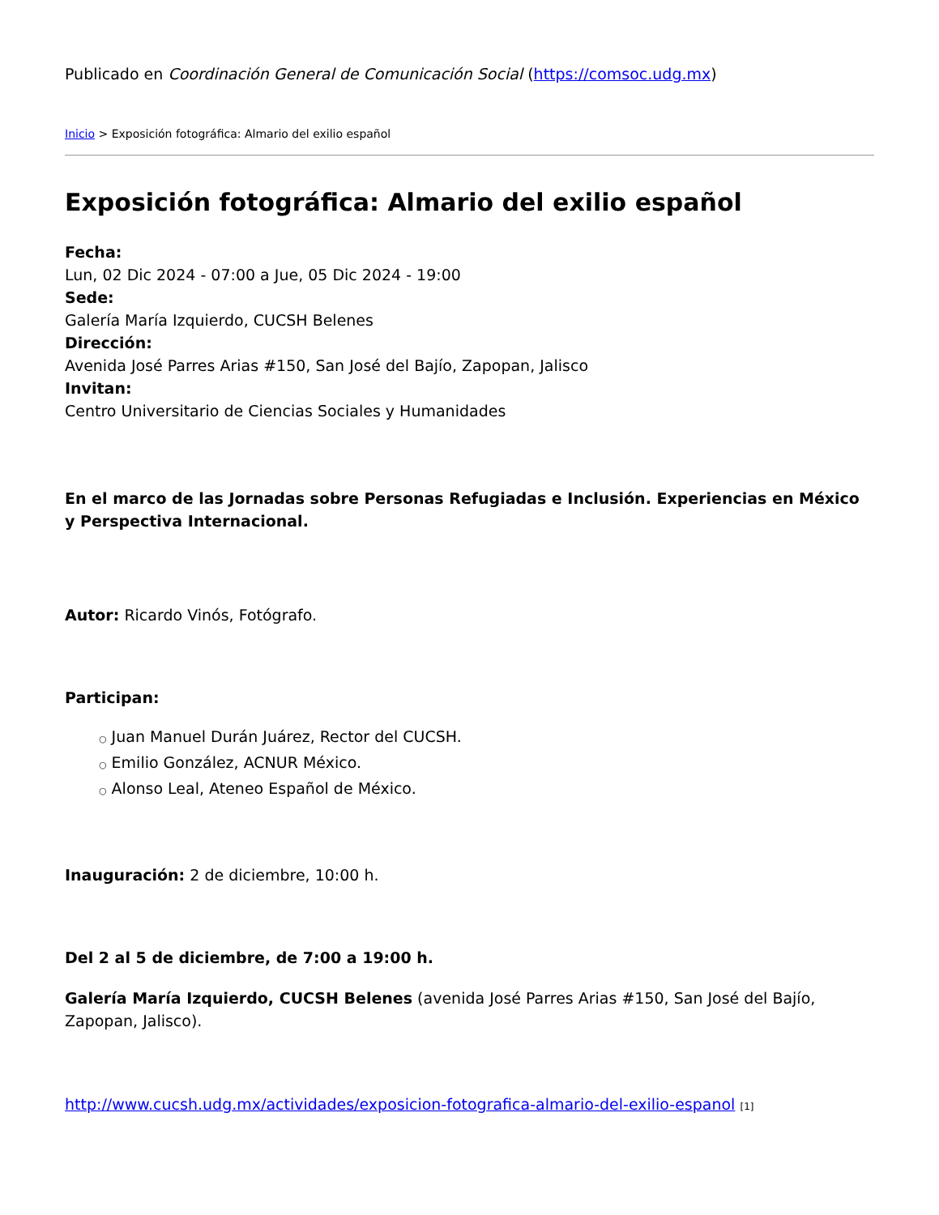Publicado en Coordinación General de Comunicación Social (https://comsoc.udg.mx)
Inicio > Exposición fotográfica: Almario del exilio español
Exposición fotográfica: Almario del exilio español
Fecha:
Lun, 02 Dic 2024 - 07:00 a Jue, 05 Dic 2024 - 19:00
Sede:
Galería María Izquierdo, CUCSH Belenes
Dirección:
Avenida José Parres Arias #150, San José del Bajío, Zapopan, Jalisco
Invitan:
Centro Universitario de Ciencias Sociales y Humanidades
En el marco de las Jornadas sobre Personas Refugiadas e Inclusión. Experiencias en México y Perspectiva Internacional.
Autor: Ricardo Vinós, Fotógrafo.
Participan:
○ Juan Manuel Durán Juárez, Rector del CUCSH.
○ Emilio González, ACNUR México.
○ Alonso Leal, Ateneo Español de México.
Inauguración: 2 de diciembre, 10:00 h.
Del 2 al 5 de diciembre, de 7:00 a 19:00 h.
Galería María Izquierdo, CUCSH Belenes (avenida José Parres Arias #150, San José del Bajío, Zapopan, Jalisco).
http://www.cucsh.udg.mx/actividades/exposicion-fotografica-almario-del-exilio-espanol [1]